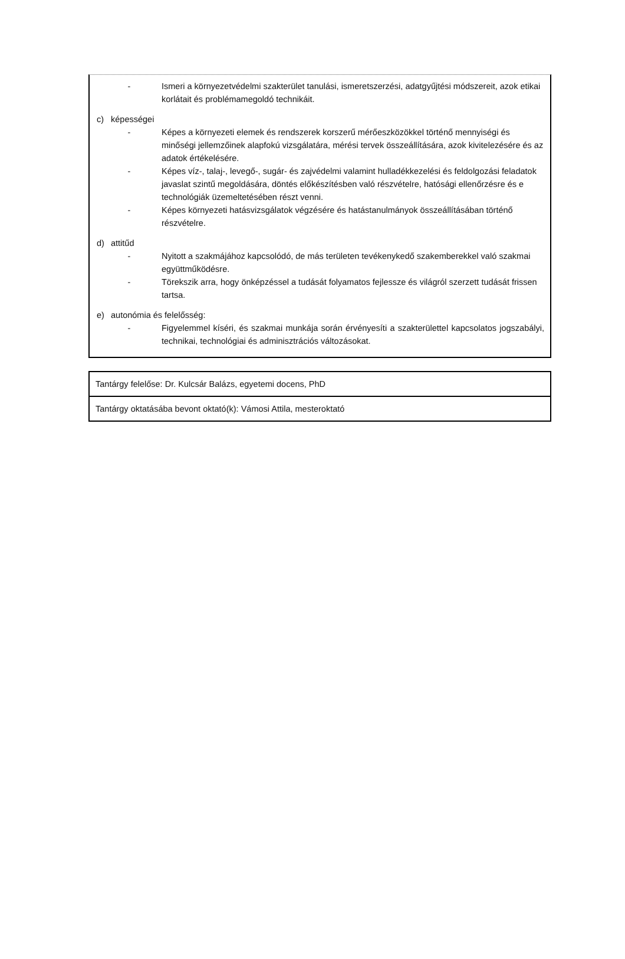- Ismeri a környezetvédelmi szakterület tanulási, ismeretszerzési, adatgyűjtési módszereit, azok etikai korlátait és problémamegoldó technikáit.
c) képességei
- Képes a környezeti elemek és rendszerek korszerű mérőeszközökkel történő mennyiségi és minőségi jellemzőinek alapfokú vizsgálatára, mérési tervek összeállítására, azok kivitelezésére és az adatok értékelésére.
- Képes víz-, talaj-, levegő-, sugár- és zajvédelmi valamint hulladékkezelési és feldolgozási feladatok javaslat szintű megoldására, döntés előkészítésben való részvételre, hatósági ellenőrzésre és e technológiák üzemeltetésében részt venni.
- Képes környezeti hatásvizsgálatok végzésére és hatástanulmányok összeállításában történő részvételre.
d) attitűd
- Nyitott a szakmájához kapcsolódó, de más területen tevékenykedő szakemberekkel való szakmai együttműködésre.
- Törekszik arra, hogy önképzéssel a tudását folyamatos fejlessze és világról szerzett tudását frissen tartsa.
e) autonómia és felelősség:
- Figyelemmel kíséri, és szakmai munkája során érvényesíti a szakterülettel kapcsolatos jogszabályi, technikai, technológiai és adminisztrációs változásokat.
| Tantárgy felelőse: Dr. Kulcsár Balázs, egyetemi docens, PhD |
| Tantárgy oktatásába bevont oktató(k): Vámosi Attila, mesteroktató |